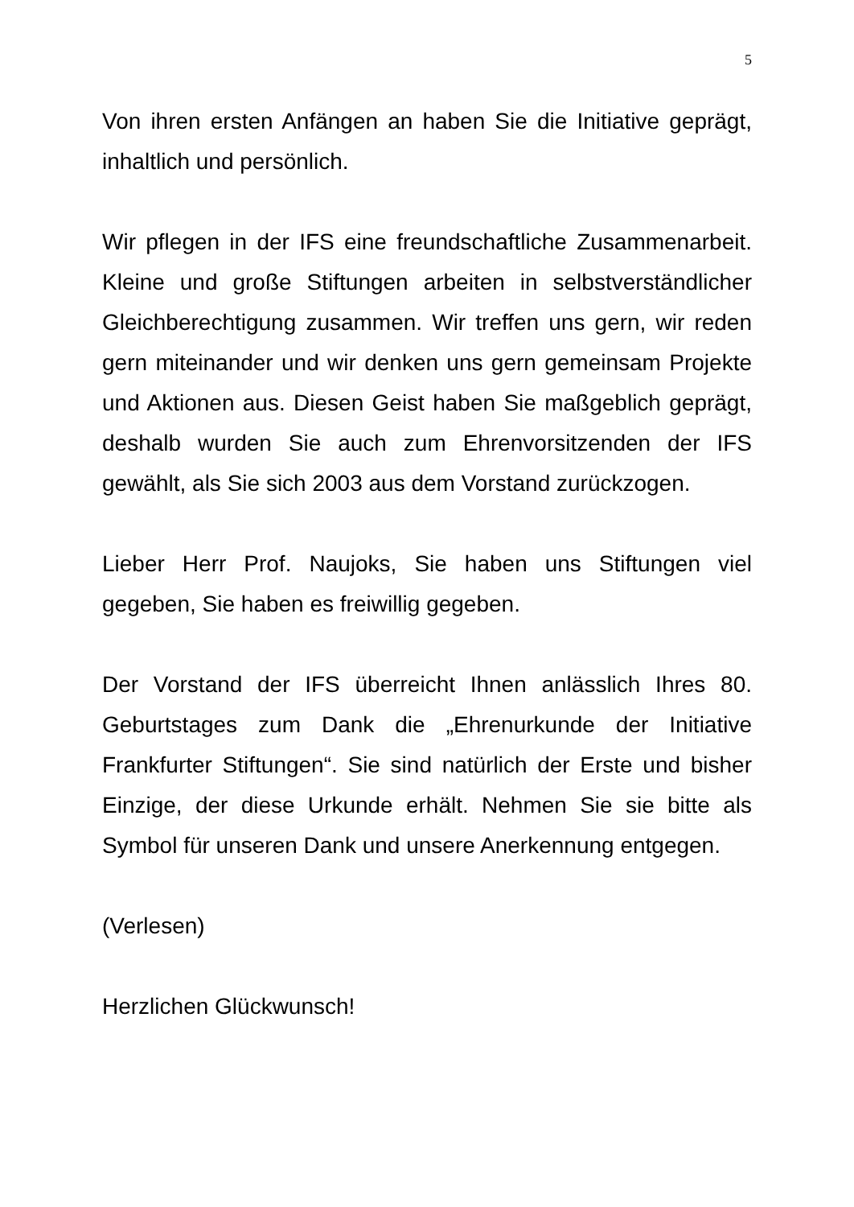5
Von ihren ersten Anfängen an haben Sie die Initiative geprägt, inhaltlich und persönlich.
Wir pflegen in der IFS eine freundschaftliche Zusammenarbeit. Kleine und große Stiftungen arbeiten in selbstverständlicher Gleichberechtigung zusammen. Wir treffen uns gern, wir reden gern miteinander und wir denken uns gern gemeinsam Projekte und Aktionen aus. Diesen Geist haben Sie maßgeblich geprägt, deshalb wurden Sie auch zum Ehrenvorsitzenden der IFS gewählt, als Sie sich 2003 aus dem Vorstand zurückzogen.
Lieber Herr Prof. Naujoks, Sie haben uns Stiftungen viel gegeben, Sie haben es freiwillig gegeben.
Der Vorstand der IFS überreicht Ihnen anlässlich Ihres 80. Geburtstages zum Dank die „Ehrenurkunde der Initiative Frankfurter Stiftungen“. Sie sind natürlich der Erste und bisher Einzige, der diese Urkunde erhält. Nehmen Sie sie bitte als Symbol für unseren Dank und unsere Anerkennung entgegen.
(Verlesen)
Herzlichen Glückwunsch!